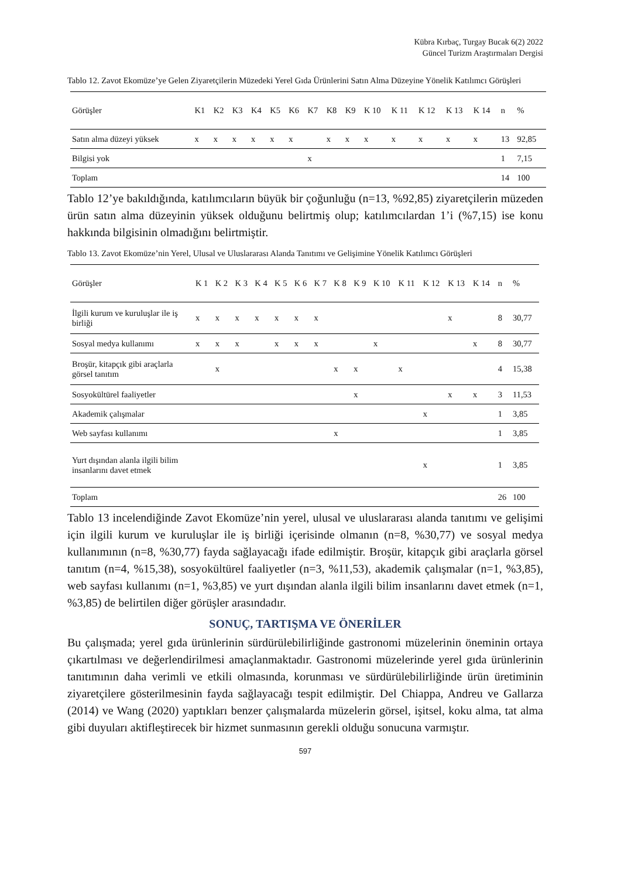Kübra Kırbaç, Turgay Bucak 6(2) 2022
Güncel Turizm Araştırmaları Dergisi
Tablo 12. Zavot Ekomüze’ye Gelen Ziyaretçilerin Müzedeki Yerel Gıda Ürünlerini Satın Alma Düzeyine Yönelik Katılımcı Görüşleri
| Görüşler | K1 | K2 | K3 | K4 | K5 | K6 | K7 | K8 | K9 | K 10 | K 11 | K 12 | K 13 | K 14 | n | % |
| --- | --- | --- | --- | --- | --- | --- | --- | --- | --- | --- | --- | --- | --- | --- | --- | --- |
| Satın alma düzeyi yüksek | x | x | x | x | x | x | | x | x | x | x | x | x | x | 13 | 92,85 |
| Bilgisi yok | | | | | | | x | | | | | | | | 1 | 7,15 |
| Toplam | | | | | | | | | | | | | | | 14 | 100 |
Tablo 12’ye bakıldığında, katılımcıların büyük bir çoğunluğu (n=13, %92,85) ziyaretçilerin müzeden ürün satın alma düzeyinin yüksek olduğunu belirtmiş olup; katılımcılardan 1’i (%7,15) ise konu hakkında bilgisinin olmadığını belirtmiştir.
Tablo 13. Zavot Ekomüze’nin Yerel, Ulusal ve Uluslararası Alanda Tanıtımı ve Gelişimine Yönelik Katılımcı Görüşleri
| Görüşler | K 1 | K 2 | K 3 | K 4 | K 5 | K 6 | K 7 | K 8 | K 9 | K 10 | K 11 | K 12 | K 13 | K 14 | n | % |
| --- | --- | --- | --- | --- | --- | --- | --- | --- | --- | --- | --- | --- | --- | --- | --- | --- |
| İlgili kurum ve kuruluşlar ile iş birliği | x | x | x | x | x | x | x | | | | | | x | | 8 | 30,77 |
| Sosyal medya kullanımı | x | x | x | | x | x | x | | | x | | | | x | 8 | 30,77 |
| Broşür, kitapçık gibi araçlarla görsel tanıtım | | x | | | | | | x | x | | x | | | | 4 | 15,38 |
| Sosyokültürel faaliyetler | | | | | | | | | x | | | | x | x | 3 | 11,53 |
| Akademik çalışmalar | | | | | | | | | | | | x | | | 1 | 3,85 |
| Web sayfası kullanımı | | | | | | | | x | | | | | | | 1 | 3,85 |
| Yurt dışından alanla ilgili bilim insanlarını davet etmek | | | | | | | | | | | | x | | | 1 | 3,85 |
| Toplam | | | | | | | | | | | | | | | 26 | 100 |
Tablo 13 incelendiğinde Zavot Ekomüze’nin yerel, ulusal ve uluslararası alanda tanıtımı ve gelişimi için ilgili kurum ve kuruluşlar ile iş birliği içerisinde olmanın (n=8, %30,77) ve sosyal medya kullanımının (n=8, %30,77) fayda sağlayacağı ifade edilmiştir. Broşür, kitapçık gibi araçlarla görsel tanıtım (n=4, %15,38), sosyokültürel faaliyetler (n=3, %11,53), akademik çalışmalar (n=1, %3,85), web sayfası kullanımı (n=1, %3,85) ve yurt dışından alanla ilgili bilim insanlarını davet etmek (n=1, %3,85) de belirtilen diğer görüşler arasındadır.
SONUÇ, TARTIŞMA VE ÖNERİLER
Bu çalışmada; yerel gıda ürünlerinin sürdürülebilirliğinde gastronomi müzelerinin öneminin ortaya çıkartılması ve değerlendirilmesi amaçlanmaktadır. Gastronomi müzelerinde yerel gıda ürünlerinin tanıtımının daha verimli ve etkili olmasında, korunması ve sürdürülebilirliğinde ürün üretiminin ziyaretçilere gösterilmesinin fayda sağlayacağı tespit edilmiştir. Del Chiappa, Andreu ve Gallarza (2014) ve Wang (2020) yaptıkları benzer çalışmalarda müzelerin görsel, işitsel, koku alma, tat alma gibi duyuları aktifleştirecek bir hizmet sunmasının gerekli olduğu sonucuna varmıştır.
597